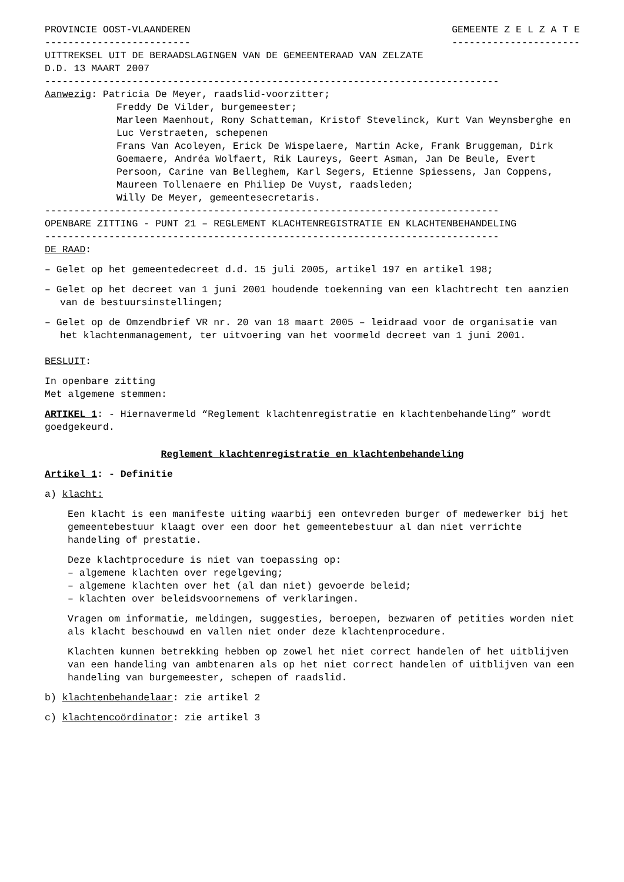PROVINCIE OOST-VLAANDEREN GEMEENTE Z E L Z A T E
------------------------- ----------------------
UITTREKSEL UIT DE BERAADSLAGINGEN VAN DE GEMEENTERAAD VAN ZELZATE
D.D. 13 MAART 2007
------------------------------------------------------------------------------
Aanwezig: Patricia De Meyer, raadslid-voorzitter;
Freddy De Vilder, burgemeester;
Marleen Maenhout, Rony Schatteman, Kristof Stevelinck, Kurt Van Weynsberghe en Luc Verstraeten, schepenen
Frans Van Acoleyen, Erick De Wispelaere, Martin Acke, Frank Bruggeman, Dirk Goemaere, Andréa Wolfaert, Rik Laureys, Geert Asman, Jan De Beule, Evert Persoon, Carine van Belleghem, Karl Segers, Etienne Spiessens, Jan Coppens, Maureen Tollenaere en Philiep De Vuyst, raadsleden;
Willy De Meyer, gemeentesecretaris.
------------------------------------------------------------------------------
OPENBARE ZITTING - PUNT 21 – REGLEMENT KLACHTENREGISTRATIE EN KLACHTENBEHANDELING
------------------------------------------------------------------------------
DE RAAD:
– Gelet op het gemeentedecreet d.d. 15 juli 2005, artikel 197 en artikel 198;
– Gelet op het decreet van 1 juni 2001 houdende toekenning van een klachtrecht ten aanzien van de bestuursinstellingen;
– Gelet op de Omzendbrief VR nr. 20 van 18 maart 2005 – leidraad voor de organisatie van het klachtenmanagement, ter uitvoering van het voormeld decreet van 1 juni 2001.
BESLUIT:
In openbare zitting
Met algemene stemmen:
ARTIKEL 1: - Hiernavermeld “Reglement klachtenregistratie en klachtenbehandeling” wordt goedgekeurd.
Reglement klachtenregistratie en klachtenbehandeling
Artikel 1: - Definitie
a) klacht:
Een klacht is een manifeste uiting waarbij een ontevreden burger of medewerker bij het gemeentebestuur klaagt over een door het gemeentebestuur al dan niet verrichte handeling of prestatie.
Deze klachtprocedure is niet van toepassing op:
– algemene klachten over regelgeving;
– algemene klachten over het (al dan niet) gevoerde beleid;
– klachten over beleidsvoornemens of verklaringen.
Vragen om informatie, meldingen, suggesties, beroepen, bezwaren of petities worden niet als klacht beschouwd en vallen niet onder deze klachtenprocedure.
Klachten kunnen betrekking hebben op zowel het niet correct handelen of het uitblijven van een handeling van ambtenaren als op het niet correct handelen of uitblijven van een handeling van burgemeester, schepen of raadslid.
b) klachtenbehandelaar: zie artikel 2
c) klachtencoördinator: zie artikel 3